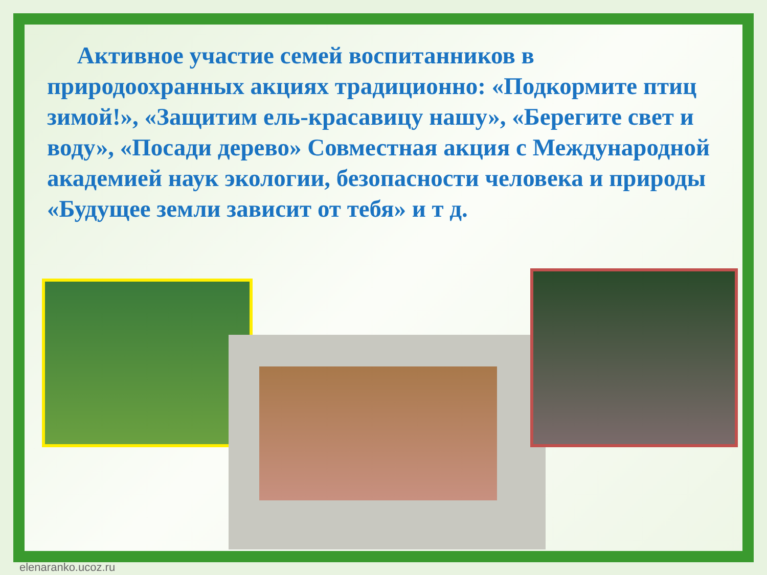Активное участие семей воспитанников в природоохранных акциях традиционно: «Подкормите птиц зимой!», «Защитим ель-красавицу нашу», «Берегите свет и воду», «Посади дерево» Совместная акция с Международной академией наук экологии, безопасности человека и природы «Будущее земли зависит от тебя» и т д.
elenaranko.ucoz.ru